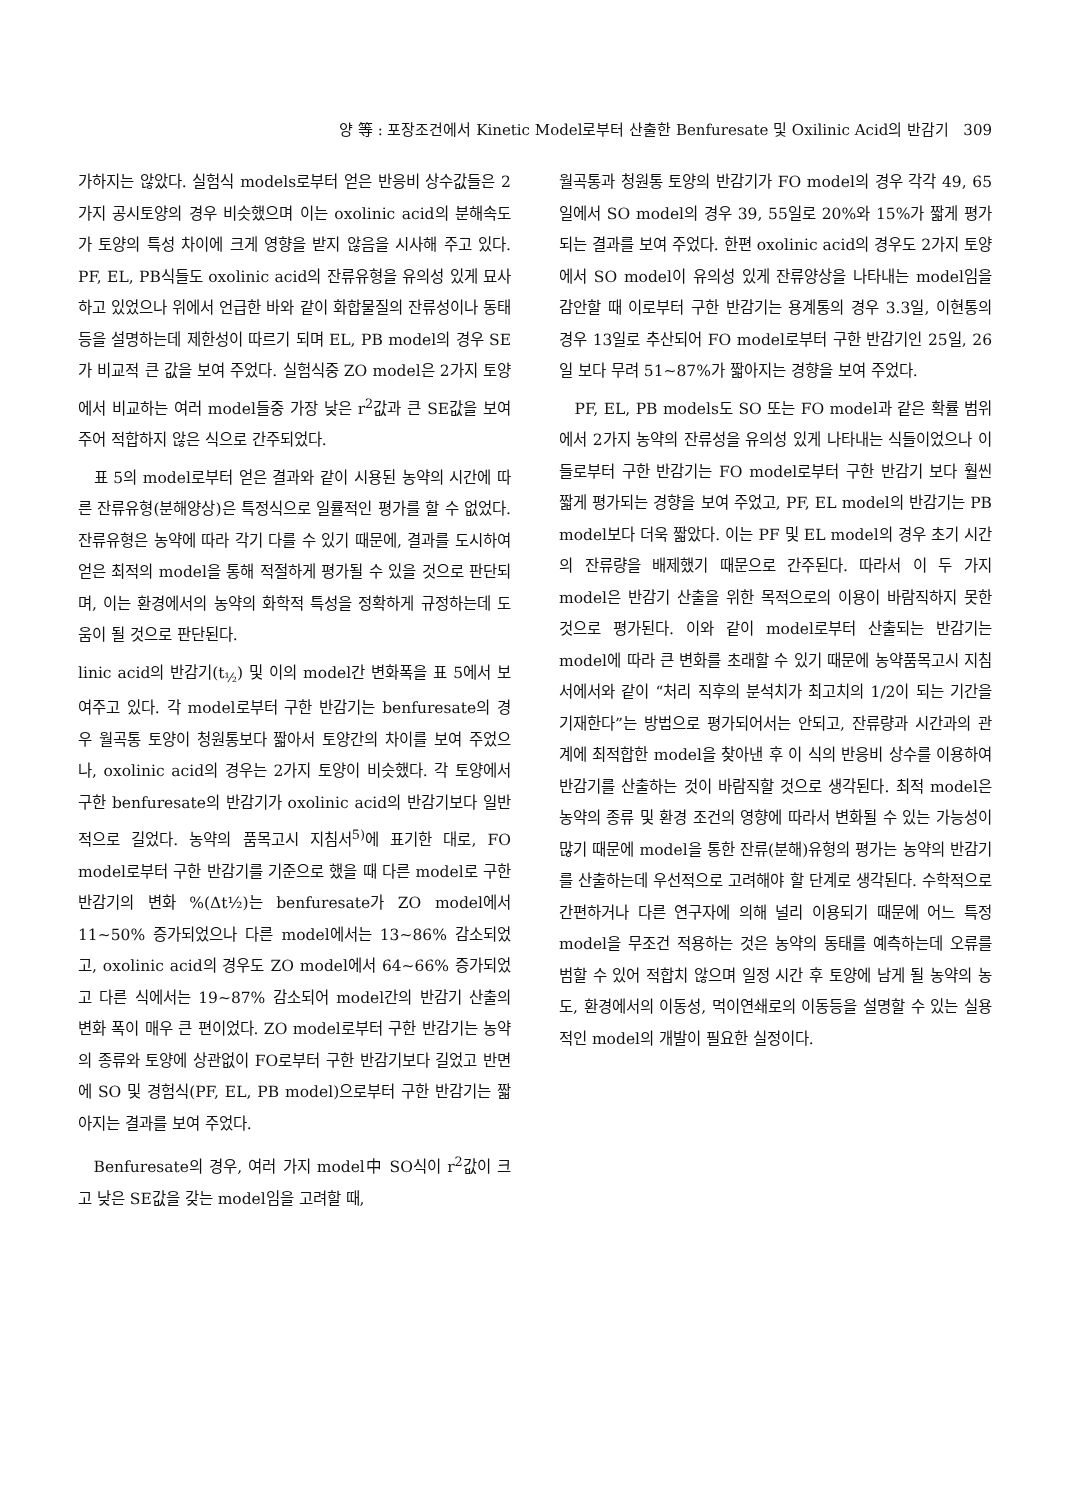양 等 : 포장조건에서 Kinetic Model로부터 산출한 Benfuresate 및 Oxilinic Acid의 반감기 309
가하지는 않았다. 실험식 models로부터 얻은 반응비 상수값들은 2가지 공시토양의 경우 비슷했으며 이는 oxolinic acid의 분해속도가 토양의 특성 차이에 크게 영향을 받지 않음을 시사해 주고 있다. PF, EL, PB식들도 oxolinic acid의 잔류유형을 유의성 있게 묘사하고 있었으나 위에서 언급한 바와 같이 화합물질의 잔류성이나 동태 등을 설명하는데 제한성이 따르기 되며 EL, PB model의 경우 SE가 비교적 큰 값을 보여 주었다. 실험식중 ZO model은 2가지 토양에서 비교하는 여러 model들중 가장 낮은 r<sup>2</sup>값과 큰 SE값을 보여주어 적합하지 않은 식으로 간주되었다.
표 5의 model로부터 얻은 결과와 같이 시용된 농약의 시간에 따른 잔류유형(분해양상)은 특정식으로 일률적인 평가를 할 수 없었다. 잔류유형은 농약에 따라 각기 다를 수 있기 때문에, 결과를 도시하여 얻은 최적의 model을 통해 적절하게 평가될 수 있을 것으로 판단되며, 이는 환경에서의 농약의 화학적 특성을 정확하게 규정하는데 도움이 될 것으로 판단된다.
linic acid의 반감기(t<sub>½</sub>) 및 이의 model간 변화폭을 표 5에서 보여주고 있다. 각 model로부터 구한 반감기는 benfuresate의 경우 월곡통 토양이 청원통보다 짧아서 토양간의 차이를 보여 주었으나, oxolinic acid의 경우는 2가지 토양이 비슷했다. 각 토양에서 구한 benfuresate의 반감기가 oxolinic acid의 반감기보다 일반적으로 길었다. 농약의 품목고시 지침서<sup>5)</sup>에 표기한 대로, FO model로부터 구한 반감기를 기준으로 했을 때 다른 model로 구한 반감기의 변화 %(Δt½)는 benfuresate가 ZO model에서 11∼50% 증가되었으나 다른 model에서는 13∼86% 감소되었고, oxolinic acid의 경우도 ZO model에서 64∼66% 증가되었고 다른 식에서는 19∼87% 감소되어 model간의 반감기 산출의 변화 폭이 매우 큰 편이었다. ZO model로부터 구한 반감기는 농약의 종류와 토양에 상관없이 FO로부터 구한 반감기보다 길었고 반면에 SO 및 경험식(PF, EL, PB model)으로부터 구한 반감기는 짧아지는 결과를 보여 주었다.
Benfuresate의 경우, 여러 가지 model中 SO식이 r<sup>2</sup>값이 크고 낮은 SE값을 갖는 model임을 고려할 때,
월곡통과 청원통 토양의 반감기가 FO model의 경우 각각 49, 65일에서 SO model의 경우 39, 55일로 20%와 15%가 짧게 평가되는 결과를 보여 주었다. 한편 oxolinic acid의 경우도 2가지 토양에서 SO model이 유의성 있게 잔류양상을 나타내는 model임을 감안할 때 이로부터 구한 반감기는 용계통의 경우 3.3일, 이현통의 경우 13일로 추산되어 FO model로부터 구한 반감기인 25일, 26일 보다 무려 51∼87%가 짧아지는 경향을 보여 주었다.
PF, EL, PB models도 SO 또는 FO model과 같은 확률 범위에서 2가지 농약의 잔류성을 유의성 있게 나타내는 식들이었으나 이들로부터 구한 반감기는 FO model로부터 구한 반감기 보다 훨씬 짧게 평가되는 경향을 보여 주었고, PF, EL model의 반감기는 PB model보다 더욱 짧았다. 이는 PF 및 EL model의 경우 초기 시간의 잔류량을 배제했기 때문으로 간주된다. 따라서 이 두 가지 model은 반감기 산출을 위한 목적으로의 이용이 바람직하지 못한 것으로 평가된다. 이와 같이 model로부터 산출되는 반감기는 model에 따라 큰 변화를 초래할 수 있기 때문에 농약품목고시 지침서에서와 같이 “처리 직후의 분석치가 최고치의 1/2이 되는 기간을 기재한다”는 방법으로 평가되어서는 안되고, 잔류량과 시간과의 관계에 최적합한 model을 찾아낸 후 이 식의 반응비 상수를 이용하여 반감기를 산출하는 것이 바람직할 것으로 생각된다. 최적 model은 농약의 종류 및 환경 조건의 영향에 따라서 변화될 수 있는 가능성이 많기 때문에 model을 통한 잔류(분해)유형의 평가는 농약의 반감기를 산출하는데 우선적으로 고려해야 할 단계로 생각된다. 수학적으로 간편하거나 다른 연구자에 의해 널리 이용되기 때문에 어느 특정 model을 무조건 적용하는 것은 농약의 동태를 예측하는데 오류를 범할 수 있어 적합치 않으며 일정 시간 후 토양에 남게 될 농약의 농도, 환경에서의 이동성, 먹이연쇄로의 이동등을 설명할 수 있는 실용적인 model의 개발이 필요한 실정이다.